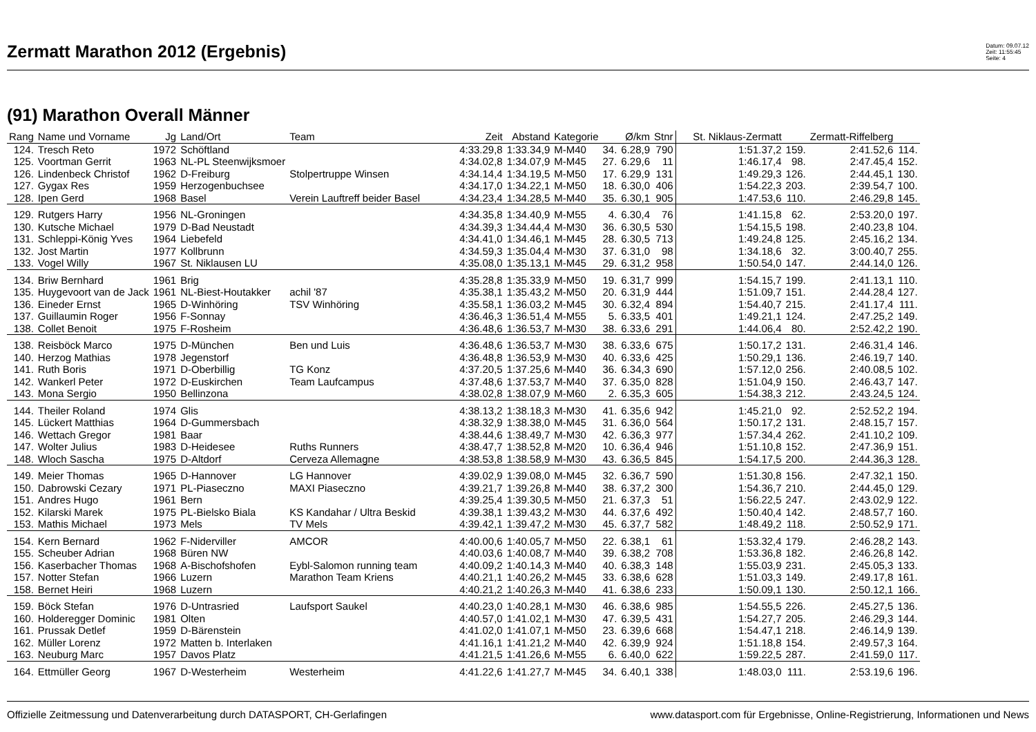Zermatt Marathon 2012 (Ergebnis)
Datum: 09.07.12
Zeit: 11:55:45
Seite: 4
(91) Marathon Overall Männer
| Rang | Name und Vorname | Jg | Land/Ort | Team | Zeit | Abstand | Kategorie | | Ø/km | Stnr | St. Niklaus-Zermatt | | Zermatt-Riffelberg | |
| --- | --- | --- | --- | --- | --- | --- | --- | --- | --- | --- | --- | --- | --- | --- |
| 124. | Tresch Reto | 1972 | Schöftland | | 4:33.29,8 | 1:33.34,9 | M-M40 | 34. | 6.28,9 | 790 | 1:51.37,2 | 159. | 2:41.52,6 | 114. |
| 125. | Voortman Gerrit | 1963 | NL-PL Steenwijksmoer | | 4:34.02,8 | 1:34.07,9 | M-M45 | 27. | 6.29,6 | 11 | 1:46.17,4 | 98. | 2:47.45,4 | 152. |
| 126. | Lindenbeck Christof | 1962 | D-Freiburg | Stolpertruppe Winsen | 4:34.14,4 | 1:34.19,5 | M-M50 | 17. | 6.29,9 | 131 | 1:49.29,3 | 126. | 2:44.45,1 | 130. |
| 127. | Gygax Res | 1959 | Herzogenbuchsee | | 4:34.17,0 | 1:34.22,1 | M-M50 | 18. | 6.30,0 | 406 | 1:54.22,3 | 203. | 2:39.54,7 | 100. |
| 128. | Ipen Gerd | 1968 | Basel | Verein Lauftreff beider Basel | 4:34.23,4 | 1:34.28,5 | M-M40 | 35. | 6.30,1 | 905 | 1:47.53,6 | 110. | 2:46.29,8 | 145. |
| 129. | Rutgers Harry | 1956 | NL-Groningen | | 4:34.35,8 | 1:34.40,9 | M-M55 | 4. | 6.30,4 | 76 | 1:41.15,8 | 62. | 2:53.20,0 | 197. |
| 130. | Kutsche Michael | 1979 | D-Bad Neustadt | | 4:34.39,3 | 1:34.44,4 | M-M30 | 36. | 6.30,5 | 530 | 1:54.15,5 | 198. | 2:40.23,8 | 104. |
| 131. | Schleppi-König Yves | 1964 | Liebefeld | | 4:34.41,0 | 1:34.46,1 | M-M45 | 28. | 6.30,5 | 713 | 1:49.24,8 | 125. | 2:45.16,2 | 134. |
| 132. | Jost Martin | 1977 | Kollbrunn | | 4:34.59,3 | 1:35.04,4 | M-M30 | 37. | 6.31,0 | 98 | 1:34.18,6 | 32. | 3:00.40,7 | 255. |
| 133. | Vogel Willy | 1967 | St. Niklausen LU | | 4:35.08,0 | 1:35.13,1 | M-M45 | 29. | 6.31,2 | 958 | 1:50.54,0 | 147. | 2:44.14,0 | 126. |
| 134. | Briw Bernhard | 1961 | Brig | | 4:35.28,8 | 1:35.33,9 | M-M50 | 19. | 6.31,7 | 999 | 1:54.15,7 | 199. | 2:41.13,1 | 110. |
| 135. | Huygevoort van de Jack | 1961 | NL-Biest-Houtakker | achil '87 | 4:35.38,1 | 1:35.43,2 | M-M50 | 20. | 6.31,9 | 444 | 1:51.09,7 | 151. | 2:44.28,4 | 127. |
| 136. | Eineder Ernst | 1965 | D-Winhöring | TSV Winhöring | 4:35.58,1 | 1:36.03,2 | M-M45 | 30. | 6.32,4 | 894 | 1:54.40,7 | 215. | 2:41.17,4 | 111. |
| 137. | Guillaumin Roger | 1956 | F-Sonnay | | 4:36.46,3 | 1:36.51,4 | M-M55 | 5. | 6.33,5 | 401 | 1:49.21,1 | 124. | 2:47.25,2 | 149. |
| 138. | Collet Benoit | 1975 | F-Rosheim | | 4:36.48,6 | 1:36.53,7 | M-M30 | 38. | 6.33,6 | 291 | 1:44.06,4 | 80. | 2:52.42,2 | 190. |
| 138. | Reisböck Marco | 1975 | D-München | Ben und Luis | 4:36.48,6 | 1:36.53,7 | M-M30 | 38. | 6.33,6 | 675 | 1:50.17,2 | 131. | 2:46.31,4 | 146. |
| 140. | Herzog Mathias | 1978 | Jegenstorf | | 4:36.48,8 | 1:36.53,9 | M-M30 | 40. | 6.33,6 | 425 | 1:50.29,1 | 136. | 2:46.19,7 | 140. |
| 141. | Ruth Boris | 1971 | D-Oberbillig | TG Konz | 4:37.20,5 | 1:37.25,6 | M-M40 | 36. | 6.34,3 | 690 | 1:57.12,0 | 256. | 2:40.08,5 | 102. |
| 142. | Wankerl Peter | 1972 | D-Euskirchen | Team Laufcampus | 4:37.48,6 | 1:37.53,7 | M-M40 | 37. | 6.35,0 | 828 | 1:51.04,9 | 150. | 2:46.43,7 | 147. |
| 143. | Mona Sergio | 1950 | Bellinzona | | 4:38.02,8 | 1:38.07,9 | M-M60 | 2. | 6.35,3 | 605 | 1:54.38,3 | 212. | 2:43.24,5 | 124. |
| 144. | Theiler Roland | 1974 | Glis | | 4:38.13,2 | 1:38.18,3 | M-M30 | 41. | 6.35,6 | 942 | 1:45.21,0 | 92. | 2:52.52,2 | 194. |
| 145. | Lückert Matthias | 1964 | D-Gummersbach | | 4:38.32,9 | 1:38.38,0 | M-M45 | 31. | 6.36,0 | 564 | 1:50.17,2 | 131. | 2:48.15,7 | 157. |
| 146. | Wettach Gregor | 1981 | Baar | | 4:38.44,6 | 1:38.49,7 | M-M30 | 42. | 6.36,3 | 977 | 1:57.34,4 | 262. | 2:41.10,2 | 109. |
| 147. | Wolter Julius | 1983 | D-Heidesee | Ruths Runners | 4:38.47,7 | 1:38.52,8 | M-M20 | 10. | 6.36,4 | 946 | 1:51.10,8 | 152. | 2:47.36,9 | 151. |
| 148. | Wloch Sascha | 1975 | D-Altdorf | Cerveza Allemagne | 4:38.53,8 | 1:38.58,9 | M-M30 | 43. | 6.36,5 | 845 | 1:54.17,5 | 200. | 2:44.36,3 | 128. |
| 149. | Meier Thomas | 1965 | D-Hannover | LG Hannover | 4:39.02,9 | 1:39.08,0 | M-M45 | 32. | 6.36,7 | 590 | 1:51.30,8 | 156. | 2:47.32,1 | 150. |
| 150. | Dabrowski Cezary | 1971 | PL-Piaseczno | MAXI Piaseczno | 4:39.21,7 | 1:39.26,8 | M-M40 | 38. | 6.37,2 | 300 | 1:54.36,7 | 210. | 2:44.45,0 | 129. |
| 151. | Andres Hugo | 1961 | Bern | | 4:39.25,4 | 1:39.30,5 | M-M50 | 21. | 6.37,3 | 51 | 1:56.22,5 | 247. | 2:43.02,9 | 122. |
| 152. | Kilarski Marek | 1975 | PL-Bielsko Biala | KS Kandahar / Ultra Beskid | 4:39.38,1 | 1:39.43,2 | M-M30 | 44. | 6.37,6 | 492 | 1:50.40,4 | 142. | 2:48.57,7 | 160. |
| 153. | Mathis Michael | 1973 | Mels | TV Mels | 4:39.42,1 | 1:39.47,2 | M-M30 | 45. | 6.37,7 | 582 | 1:48.49,2 | 118. | 2:50.52,9 | 171. |
| 154. | Kern Bernard | 1962 | F-Niderviller | AMCOR | 4:40.00,6 | 1:40.05,7 | M-M50 | 22. | 6.38,1 | 61 | 1:53.32,4 | 179. | 2:46.28,2 | 143. |
| 155. | Scheuber Adrian | 1968 | Büren NW | | 4:40.03,6 | 1:40.08,7 | M-M40 | 39. | 6.38,2 | 708 | 1:53.36,8 | 182. | 2:46.26,8 | 142. |
| 156. | Kaserbacher Thomas | 1968 | A-Bischofshofen | Eybl-Salomon running team | 4:40.09,2 | 1:40.14,3 | M-M40 | 40. | 6.38,3 | 148 | 1:55.03,9 | 231. | 2:45.05,3 | 133. |
| 157. | Notter Stefan | 1966 | Luzern | Marathon Team Kriens | 4:40.21,1 | 1:40.26,2 | M-M45 | 33. | 6.38,6 | 628 | 1:51.03,3 | 149. | 2:49.17,8 | 161. |
| 158. | Bernet Heiri | 1968 | Luzern | | 4:40.21,2 | 1:40.26,3 | M-M40 | 41. | 6.38,6 | 233 | 1:50.09,1 | 130. | 2:50.12,1 | 166. |
| 159. | Böck Stefan | 1976 | D-Untrasried | Laufsport Saukel | 4:40.23,0 | 1:40.28,1 | M-M30 | 46. | 6.38,6 | 985 | 1:54.55,5 | 226. | 2:45.27,5 | 136. |
| 160. | Holderegger Dominic | 1981 | Olten | | 4:40.57,0 | 1:41.02,1 | M-M30 | 47. | 6.39,5 | 431 | 1:54.27,7 | 205. | 2:46.29,3 | 144. |
| 161. | Prussak Detlef | 1959 | D-Bärenstein | | 4:41.02,0 | 1:41.07,1 | M-M50 | 23. | 6.39,6 | 668 | 1:54.47,1 | 218. | 2:46.14,9 | 139. |
| 162. | Müller Lorenz | 1972 | Matten b. Interlaken | | 4:41.16,1 | 1:41.21,2 | M-M40 | 42. | 6.39,9 | 924 | 1:51.18,8 | 154. | 2:49.57,3 | 164. |
| 163. | Neuburg Marc | 1957 | Davos Platz | | 4:41.21,5 | 1:41.26,6 | M-M55 | 6. | 6.40,0 | 622 | 1:59.22,5 | 287. | 2:41.59,0 | 117. |
| 164. | Ettmüller Georg | 1967 | D-Westerheim | Westerheim | 4:41.22,6 | 1:41.27,7 | M-M45 | 34. | 6.40,1 | 338 | 1:48.03,0 | 111. | 2:53.19,6 | 196. |
Offizielle Zeitmessung und Datenverarbeitung durch DATASPORT, CH-Gerlafingen www.datasport.com für Ergebnisse, Online-Registrierung, Informationen und News